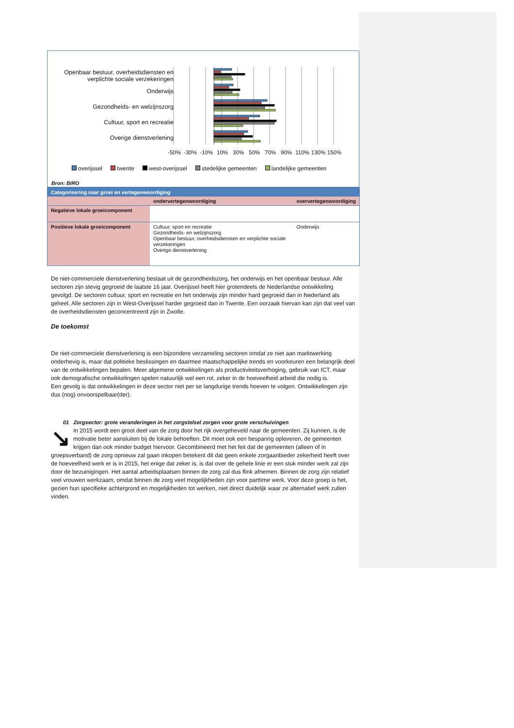Openbaar bestuur, overheidsdiensten en verplichte sociale verzekeringen
Onderwijs
Gezondheids- en welzijnszorg
Cultuur, sport en recreatie
Overige dienstverlening
-50% -30% -10% 10% 30% 50% 70% 90% 110% 130% 150%
overijssel twente west-overijssel stedelijke gemeenten landelijke gemeenten
Bron: BIRO
| Categorisering naar groei en vertegenwoordiging | | |
| --- | --- | --- |
| | ondervertegenwoordiging | oververtegenwoordiging |
| Negatieve lokale groeicomponent | | |
| Positieve lokale groeicomponent | Cultuur, sport en recreatie Gezondheids- en welzijnszorg Openbaar bestuur, overheidsdiensten en verplichte sociale verzekeringen Overige dienstverlening | Onderwijs |
De niet-commerciele dienstverlening bestaat uit de gezondheidszorg, het onderwijs en het openbaar bestuur. Alle sectoren zijn stevig gegroeid de laatste 16 jaar. Overijssel heeft hier grotendeels de Nederlandse ontwikkeling gevolgd. De sectoren cultuur, sport en recreatie en het onderwijs zijn minder hard gegroeid dan in Nederland als geheel. Alle sectoren zijn in West-Overijssel harder gegroeid dan in Twente. Een oorzaak hiervan kan zijn dat veel van de overheidsdiensten geconcentreerd zijn in Zwolle.
De toekomst
De niet-commerciele dienstverlening is een bijzondere verzameling sectoren omdat ze niet aan marktwerking onderhevig is, maar dat politieke beslissingen en daarmee maatschappelijke trends en voorkeuren een belangrijk deel van de ontwikkelingen bepalen. Meer algemene ontwikkelingen als productiviteitsverhoging, gebruik van ICT, maar ook demografische ontwikkelingen spelen natuurlijk wel een rol, zeker in de hoeveelheid arbeid die nodig is.
Een gevolg is dat ontwikkelingen in deze sector niet per se langdurige trends hoeven te volgen. Ontwikkelingen zijn dus (nog) onvoorspelbaar(der).
01 Zorgsector: grote veranderingen in het zorgstelsel zorgen voor grote verschuivingen
↘ In 2015 wordt een groot deel van de zorg door het rijk overgeheveld naar de gemeenten. Zij kunnen, is de motivatie beter aansluiten bij de lokale behoeften. Dit moet ook een besparing opleveren, de gemeenten krijgen dan ook minder budget hiervoor. Gecombineerd met het feit dat de gemeenten (alleen of in groepsverband) de zorg opnieuw zal gaan inkopen betekent dit dat geen enkele zorgaanbieder zekerheid heeft over de hoeveelheid werk er is in 2015, het enige dat zeker is, is dat over de gehele linie er een stuk minder werk zal zijn door de bezuinigingen. Het aantal arbeidsplaatsen binnen de zorg zal dus flink afnemen. Binnen de zorg zijn relatief veel vrouwen werkzaam, omdat binnen de zorg veel mogelijkheden zijn voor parttime werk. Voor deze groep is het, gezien hun specifieke achtergrond en mogelijkheden tot werken, niet direct duidelijk waar ze alternatief werk zullen vinden.